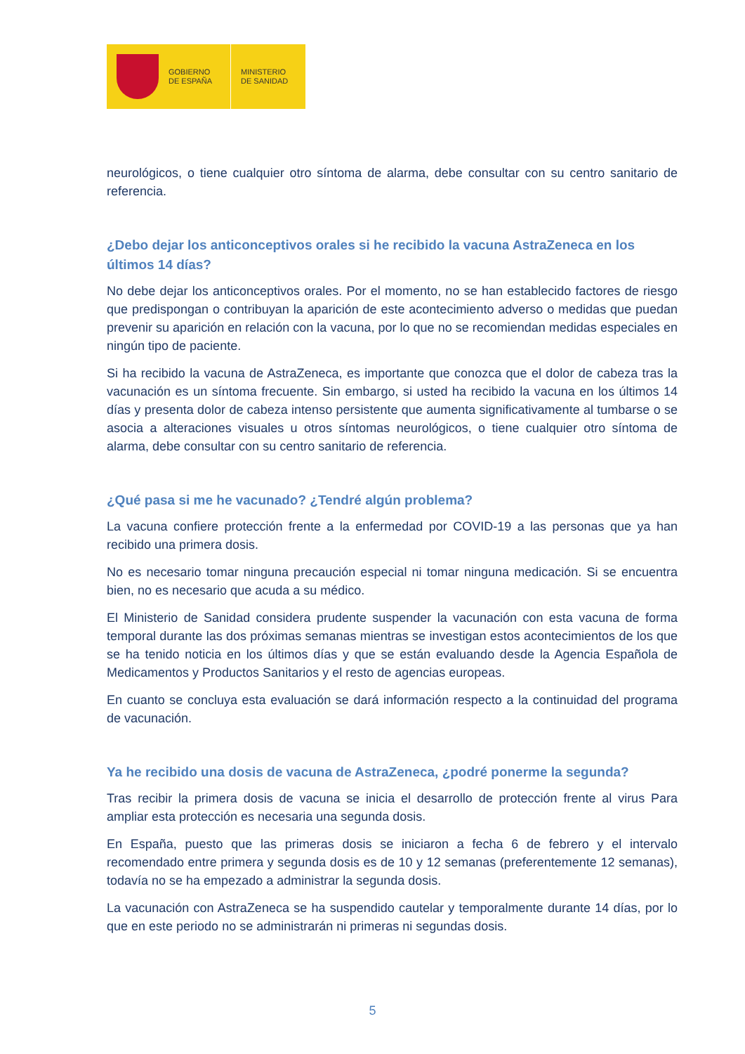GOBIERNO
DE ESPAÑA
MINISTERIO
DE SANIDAD
neurológicos, o tiene cualquier otro síntoma de alarma, debe consultar con su centro sanitario de referencia.
¿Debo dejar los anticonceptivos orales si he recibido la vacuna AstraZeneca en los últimos 14 días?
No debe dejar los anticonceptivos orales. Por el momento, no se han establecido factores de riesgo que predispongan o contribuyan la aparición de este acontecimiento adverso o medidas que puedan prevenir su aparición en relación con la vacuna, por lo que no se recomiendan medidas especiales en ningún tipo de paciente.
Si ha recibido la vacuna de AstraZeneca, es importante que conozca que el dolor de cabeza tras la vacunación es un síntoma frecuente. Sin embargo, si usted ha recibido la vacuna en los últimos 14 días y presenta dolor de cabeza intenso persistente que aumenta significativamente al tumbarse o se asocia a alteraciones visuales u otros síntomas neurológicos, o tiene cualquier otro síntoma de alarma, debe consultar con su centro sanitario de referencia.
¿Qué pasa si me he vacunado? ¿Tendré algún problema?
La vacuna confiere protección frente a la enfermedad por COVID-19 a las personas que ya han recibido una primera dosis.
No es necesario tomar ninguna precaución especial ni tomar ninguna medicación. Si se encuentra bien, no es necesario que acuda a su médico.
El Ministerio de Sanidad considera prudente suspender la vacunación con esta vacuna de forma temporal durante las dos próximas semanas mientras se investigan estos acontecimientos de los que se ha tenido noticia en los últimos días y que se están evaluando desde la Agencia Española de Medicamentos y Productos Sanitarios y el resto de agencias europeas.
En cuanto se concluya esta evaluación se dará información respecto a la continuidad del programa de vacunación.
Ya he recibido una dosis de vacuna de AstraZeneca, ¿podré ponerme la segunda?
Tras recibir la primera dosis de vacuna se inicia el desarrollo de protección frente al virus Para ampliar esta protección es necesaria una segunda dosis.
En España, puesto que las primeras dosis se iniciaron a fecha 6 de febrero y el intervalo recomendado entre primera y segunda dosis es de 10 y 12 semanas (preferentemente 12 semanas), todavía no se ha empezado a administrar la segunda dosis.
La vacunación con AstraZeneca se ha suspendido cautelar y temporalmente durante 14 días, por lo que en este periodo no se administrarán ni primeras ni segundas dosis.
5